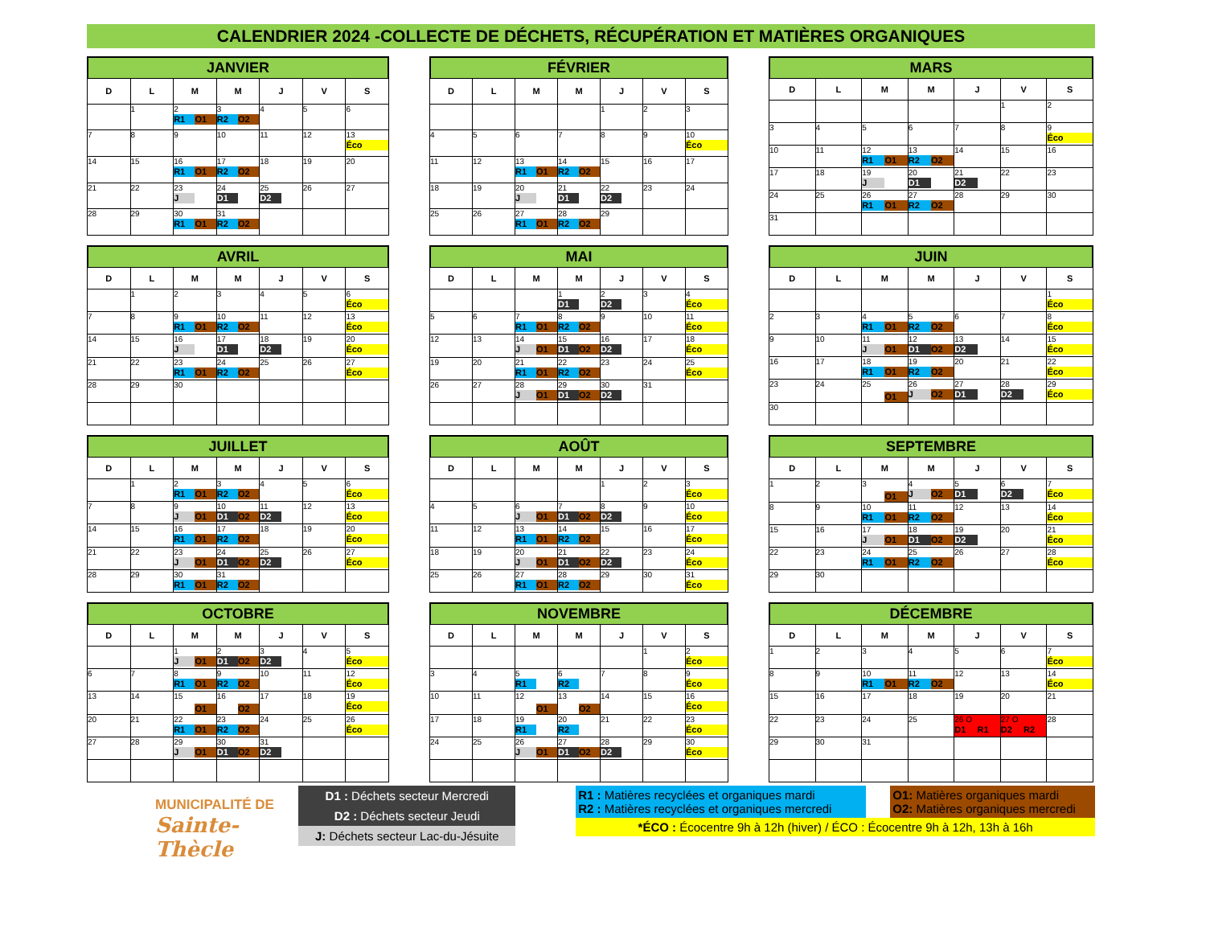CALENDRIER 2024 -COLLECTE DE DÉCHETS, RÉCUPÉRATION ET MATIÈRES ORGANIQUES
JANVIER
| D | L | M | M | J | V | S |
| --- | --- | --- | --- | --- | --- | --- |
| | 1 | 2 R1 O1 | 3 R2 O2 | 4 | 5 | 6 |
| 7 | 8 | 9 | 10 | 11 | 12 | 13 Éco |
| 14 | 15 | 16 R1 O1 | 17 R2 O2 | 18 | 19 | 20 |
| 21 | 22 | 23 J | 24 D1 | 25 D2 | 26 | 27 |
| 28 | 29 | 30 R1 O1 | 31 R2 O2 | | | |
FÉVRIER
| D | L | M | M | J | V | S |
| --- | --- | --- | --- | --- | --- | --- |
| | | | | 1 | 2 | 3 |
| 4 | 5 | 6 | 7 | 8 | 9 | 10 Éco |
| 11 | 12 | 13 R1 O1 | 14 R2 O2 | 15 | 16 | 17 |
| 18 | 19 | 20 J | 21 D1 | 22 D2 | 23 | 24 |
| 25 | 26 | 27 R1 O1 | 28 R2 O2 | 29 | | |
MARS
| D | L | M | M | J | V | S |
| --- | --- | --- | --- | --- | --- | --- |
| | | | | | 1 | 2 |
| 3 | 4 | 5 | 6 | 7 | 8 | 9 Éco |
| 10 | 11 | 12 R1 O1 | 13 R2 O2 | 14 | 15 | 16 |
| 17 | 18 | 19 J | 20 D1 | 21 D2 | 22 | 23 |
| 24 | 25 | 26 R1 O1 | 27 R2 O2 | 28 | 29 | 30 |
| 31 | | | | | | |
AVRIL
| D | L | M | M | J | V | S |
| --- | --- | --- | --- | --- | --- | --- |
| | 1 | 2 | 3 | 4 | 5 | 6 Éco |
| 7 | 8 | 9 R1 O1 | 10 R2 O2 | 11 | 12 | 13 Éco |
| 14 | 15 | 16 J | 17 D1 | 18 D2 | 19 | 20 Éco |
| 21 | 22 | 23 R1 O1 | 24 R2 O2 | 25 | 26 | 27 Éco |
| 28 | 29 | 30 | | | | |
MAI
| D | L | M | M | J | V | S |
| --- | --- | --- | --- | --- | --- | --- |
| | | | 1 D1 | 2 D2 | 3 | 4 Éco |
| 5 | 6 | 7 R1 O1 | 8 R2 O2 | 9 | 10 | 11 Éco |
| 12 | 13 | 14 J O1 | 15 D1 O2 | 16 D2 | 17 | 18 Éco |
| 19 | 20 | 21 R1 O1 | 22 R2 O2 | 23 | 24 | 25 Éco |
| 26 | 27 | 28 J O1 | 29 D1 O2 | 30 D2 | 31 | |
JUIN
| D | L | M | M | J | V | S |
| --- | --- | --- | --- | --- | --- | --- |
| | | | | | | 1 Éco |
| 2 | 3 | 4 R1 O1 | 5 R2 O2 | 6 | 7 | 8 Éco |
| 9 | 10 | 11 J O1 | 12 D1 O2 | 13 D2 | 14 | 15 Éco |
| 16 | 17 | 18 R1 O1 | 19 R2 O2 | 20 | 21 | 22 Éco |
| 23 | 24 | 25 O1 | 26 J O2 | 27 D1 | 28 D2 | 29 Éco |
| 30 | | | | | | |
JUILLET
| D | L | M | M | J | V | S |
| --- | --- | --- | --- | --- | --- | --- |
| | 1 | 2 R1 O1 | 3 R2 O2 | 4 | 5 | 6 Éco |
| 7 | 8 | 9 J O1 | 10 D1 O2 | 11 D2 | 12 | 13 Éco |
| 14 | 15 | 16 R1 O1 | 17 R2 O2 | 18 | 19 | 20 Éco |
| 21 | 22 | 23 J O1 | 24 D1 O2 | 25 D2 | 26 | 27 Éco |
| 28 | 29 | 30 R1 O1 | 31 R2 O2 | | | |
AOÛT
| D | L | M | M | J | V | S |
| --- | --- | --- | --- | --- | --- | --- |
| | | | | 1 | 2 | 3 Éco |
| 4 | 5 | 6 J O1 | 7 D1 O2 | 8 D2 | 9 | 10 Éco |
| 11 | 12 | 13 R1 O1 | 14 R2 O2 | 15 | 16 | 17 Éco |
| 18 | 19 | 20 J O1 | 21 D1 O2 | 22 D2 | 23 | 24 Éco |
| 25 | 26 | 27 R1 O1 | 28 R2 O2 | 29 | 30 | 31 Éco |
SEPTEMBRE
| D | L | M | M | J | V | S |
| --- | --- | --- | --- | --- | --- | --- |
| 1 | 2 | 3 O1 | 4 J O2 | 5 D1 | 6 D2 | 7 Éco |
| 8 | 9 | 10 R1 O1 | 11 R2 O2 | 12 | 13 | 14 Éco |
| 15 | 16 | 17 J O1 | 18 D1 O2 | 19 D2 | 20 | 21 Éco |
| 22 | 23 | 24 R1 O1 | 25 R2 O2 | 26 | 27 | 28 Éco |
| 29 | 30 | | | | | |
OCTOBRE
| D | L | M | M | J | V | S |
| --- | --- | --- | --- | --- | --- | --- |
| | | 1 J O1 | 2 D1 O2 | 3 D2 | 4 | 5 Éco |
| 6 | 7 | 8 R1 O1 | 9 R2 O2 | 10 | 11 | 12 Éco |
| 13 | 14 | 15 O1 | 16 O2 | 17 | 18 | 19 Éco |
| 20 | 21 | 22 R1 O1 | 23 R2 O2 | 24 | 25 | 26 Éco |
| 27 | 28 | 29 J O1 | 30 D1 O2 | 31 D2 | | |
NOVEMBRE
| D | L | M | M | J | V | S |
| --- | --- | --- | --- | --- | --- | --- |
| | | | | | 1 | 2 Éco |
| 3 | 4 | 5 R1 | 6 R2 | 7 | 8 | 9 Éco |
| 10 | 11 | 12 O1 | 13 O2 | 14 | 15 | 16 Éco |
| 17 | 18 | 19 R1 | 20 R2 | 21 | 22 | 23 Éco |
| 24 | 25 | 26 J O1 | 27 D1 O2 | 28 D2 | 29 | 30 Éco |
DÉCEMBRE
| D | L | M | M | J | V | S |
| --- | --- | --- | --- | --- | --- | --- |
| 1 | 2 | 3 | 4 | 5 | 6 | 7 Éco |
| 8 | 9 | 10 R1 O1 | 11 R2 O2 | 12 | 13 | 14 Éco |
| 15 | 16 | 17 | 18 | 19 | 20 | 21 |
| 22 | 23 | 24 | 25 | 26 O D1 R1 | 27 O D2 R2 | 28 |
| 29 | 30 | 31 | | | | |
MUNICIPALITÉ DE
Sainte-Thècle
D1 : Déchets secteur Mercredi
D2 : Déchets secteur Jeudi
J: Déchets secteur Lac-du-Jésuite
R1 : Matières recyclées et organiques mardi
R2 : Matières recyclées et organiques mercredi
O1: Matières organiques mardi
O2: Matières organiques mercredi
*ÉCO : Écocentre 9h à 12h (hiver) / ÉCO : Écocentre 9h à 12h, 13h à 16h